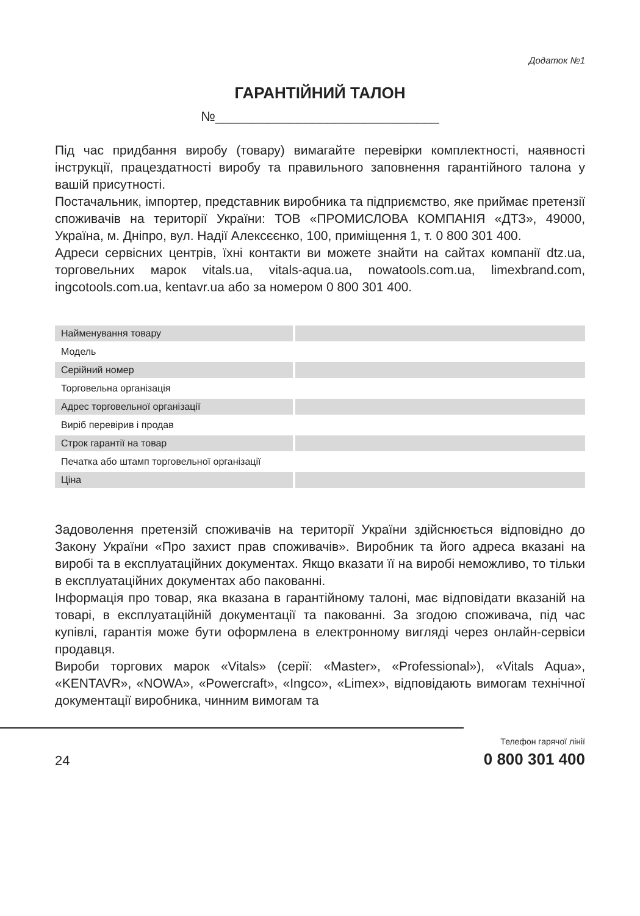Додаток №1
ГАРАНТІЙНИЙ ТАЛОН
№______________________________
Під час придбання виробу (товару) вимагайте перевірки комплектності, наявності інструкції, працездатності виробу та правильного заповнення гарантійного талона у вашій присутності.
Постачальник, імпортер, представник виробника та підприємство, яке приймає претензії споживачів на території України: ТОВ «ПРОМИСЛОВА КОМПАНІЯ «ДТЗ», 49000, Україна, м. Дніпро, вул. Надії Алексєєнко, 100, приміщення 1, т. 0 800 301 400.
Адреси сервісних центрів, їхні контакти ви можете знайти на сайтах компанії dtz.ua, торговельних марок vitals.ua, vitals-aqua.ua, nowatools.com.ua, limexbrand.com, ingcotools.com.ua, kentavr.ua або за номером 0 800 301 400.
| Найменування товару | |
| Модель | |
| Серійний номер | |
| Торговельна організація | |
| Адрес торговельної організації | |
| Виріб перевірив і продав | |
| Строк гарантії на товар | |
| Печатка або штамп торговельної організації | |
| Ціна | |
Задоволення претензій споживачів на території України здійснюється відповідно до Закону України «Про захист прав споживачів». Виробник та його адреса вказані на виробі та в експлуатаційних документах. Якщо вказати її на виробі неможливо, то тільки в експлуатаційних документах або пакованні.
Інформація про товар, яка вказана в гарантійному талоні, має відповідати вказаній на товарі, в експлуатаційній документації та пакованні. За згодою споживача, під час купівлі, гарантія може бути оформлена в електронному вигляді через онлайн-сервіси продавця.
Вироби торгових марок «Vitals» (серії: «Master», «Professional»), «Vitals Aqua», «KENTAVR», «NOWA», «Powercraft», «Ingco», «Limex», відповідають вимогам технічної документації виробника, чинним вимогам та
24
Телефон гарячої лінії
0 800 301 400